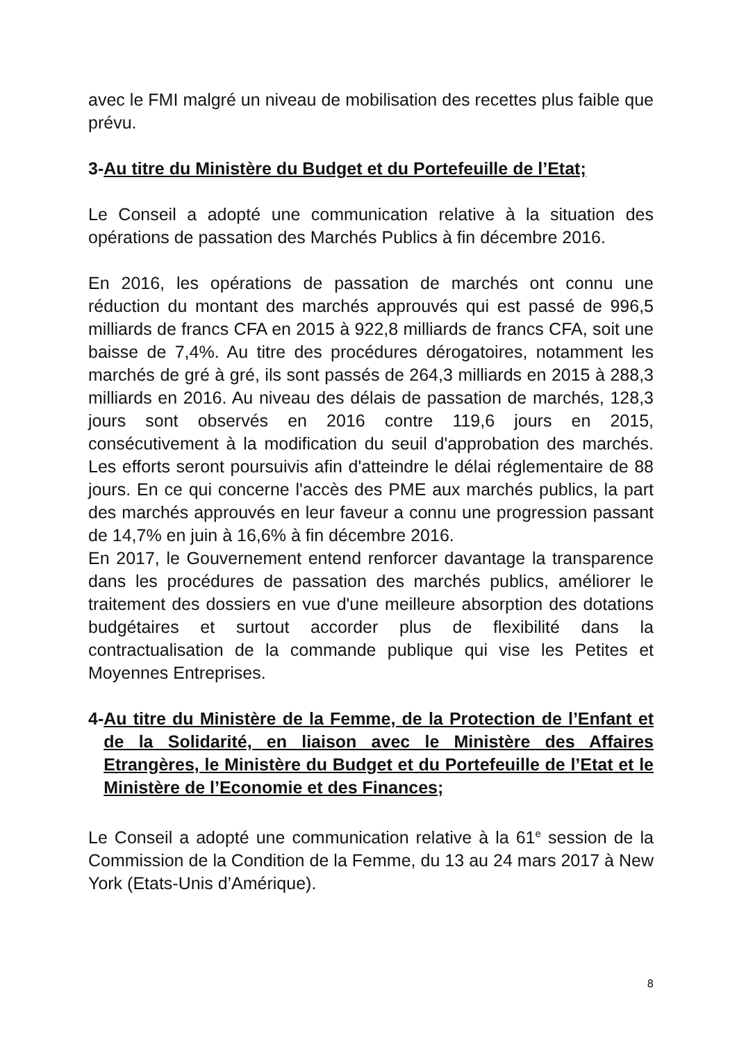avec le FMI malgré un niveau de mobilisation des recettes plus faible que prévu.
3- Au titre du Ministère du Budget et du Portefeuille de l’Etat;
Le Conseil a adopté une communication relative à la situation des opérations de passation des Marchés Publics à fin décembre 2016.
En 2016, les opérations de passation de marchés ont connu une réduction du montant des marchés approuvés qui est passé de 996,5 milliards de francs CFA en 2015 à 922,8 milliards de francs CFA, soit une baisse de 7,4%. Au titre des procédures dérogatoires, notamment les marchés de gré à gré, ils sont passés de 264,3 milliards en 2015 à 288,3 milliards en 2016. Au niveau des délais de passation de marchés, 128,3 jours sont observés en 2016 contre 119,6 jours en 2015, consécutivement à la modification du seuil d'approbation des marchés. Les efforts seront poursuivis afin d'atteindre le délai réglementaire de 88 jours. En ce qui concerne l'accès des PME aux marchés publics, la part des marchés approuvés en leur faveur a connu une progression passant de 14,7% en juin à 16,6% à fin décembre 2016.
En 2017, le Gouvernement entend renforcer davantage la transparence dans les procédures de passation des marchés publics, améliorer le traitement des dossiers en vue d'une meilleure absorption des dotations budgétaires et surtout accorder plus de flexibilité dans la contractualisation de la commande publique qui vise les Petites et Moyennes Entreprises.
4- Au titre du Ministère de la Femme, de la Protection de l’Enfant et de la Solidarité, en liaison avec le Ministère des Affaires Etrangères, le Ministère du Budget et du Portefeuille de l’Etat et le Ministère de l’Economie et des Finances;
Le Conseil a adopté une communication relative à la 61<sup>e</sup> session de la Commission de la Condition de la Femme, du 13 au 24 mars 2017 à New York (Etats-Unis d’Amérique).
8